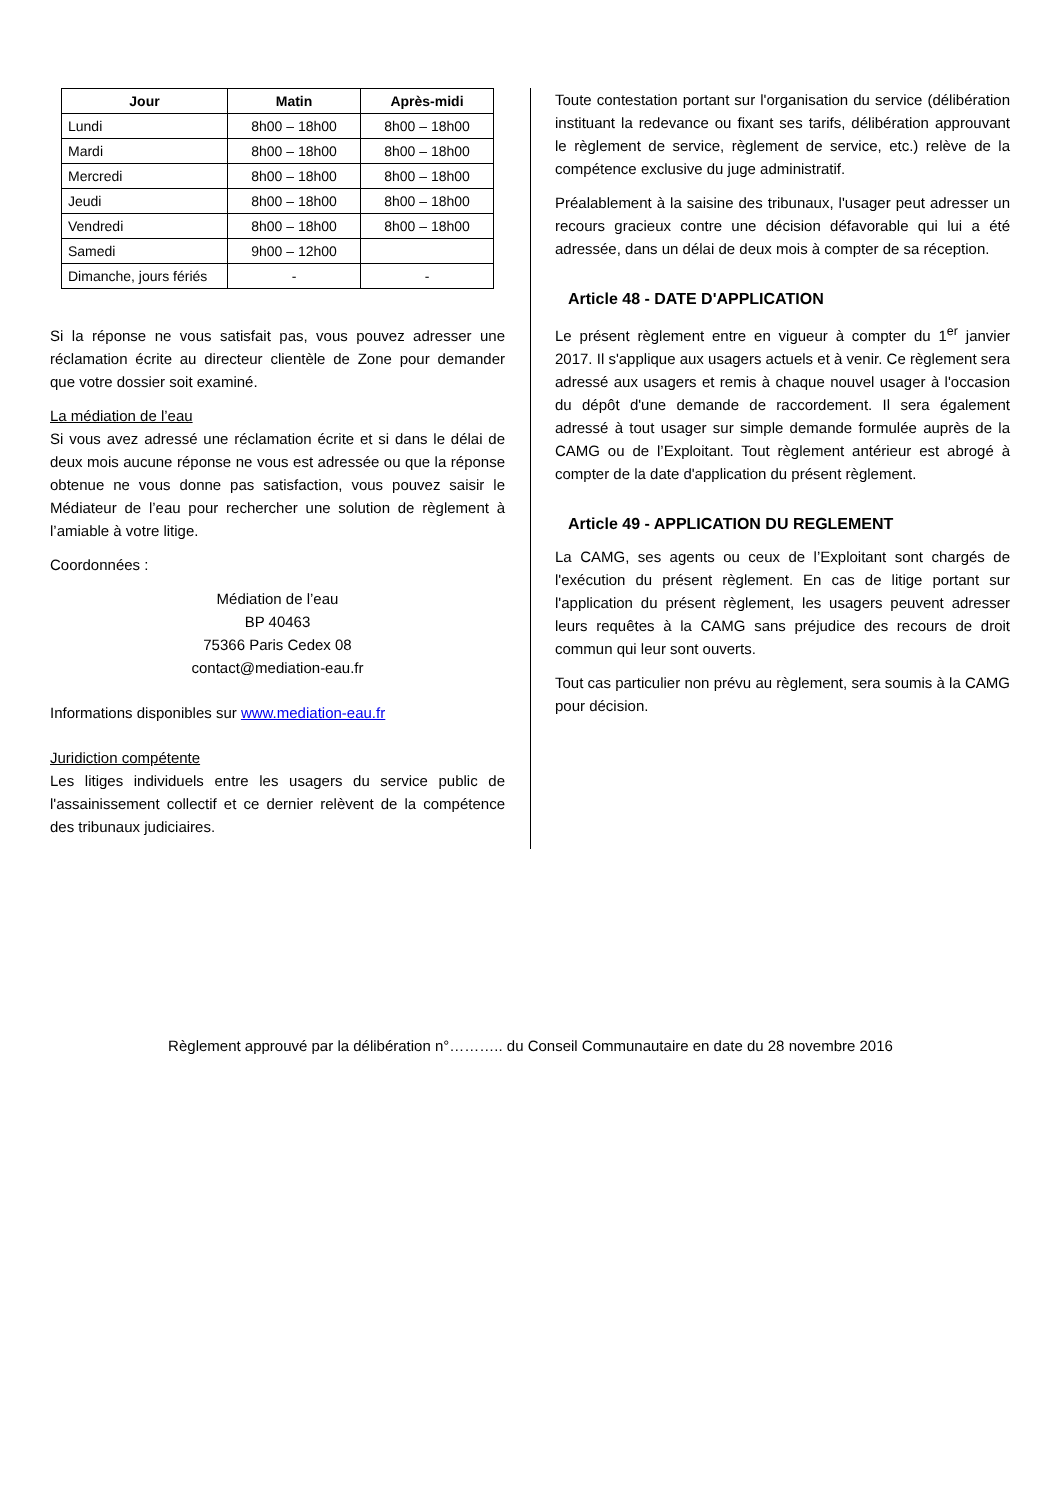| Jour | Matin | Après-midi |
| --- | --- | --- |
| Lundi | 8h00 – 18h00 | 8h00 – 18h00 |
| Mardi | 8h00 – 18h00 | 8h00 – 18h00 |
| Mercredi | 8h00 – 18h00 | 8h00 – 18h00 |
| Jeudi | 8h00 – 18h00 | 8h00 – 18h00 |
| Vendredi | 8h00 – 18h00 | 8h00 – 18h00 |
| Samedi | 9h00 – 12h00 | |
| Dimanche, jours fériés | - | - |
Si la réponse ne vous satisfait pas, vous pouvez adresser une réclamation écrite au directeur clientèle de Zone pour demander que votre dossier soit examiné.
La médiation de l’eau
Si vous avez adressé une réclamation écrite et si dans le délai de deux mois aucune réponse ne vous est adressée ou que la réponse obtenue ne vous donne pas satisfaction, vous pouvez saisir le Médiateur de l’eau pour rechercher une solution de règlement à l’amiable à votre litige.
Coordonnées :
Médiation de l’eau
BP 40463
75366 Paris Cedex 08
contact@mediation-eau.fr
Informations disponibles sur www.mediation-eau.fr
Juridiction compétente
Les litiges individuels entre les usagers du service public de l'assainissement collectif et ce dernier relèvent de la compétence des tribunaux judiciaires.
Toute contestation portant sur l'organisation du service (délibération instituant la redevance ou fixant ses tarifs, délibération approuvant le règlement de service, règlement de service, etc.) relève de la compétence exclusive du juge administratif.
Préalablement à la saisine des tribunaux, l'usager peut adresser un recours gracieux contre une décision défavorable qui lui a été adressée, dans un délai de deux mois à compter de sa réception.
Article 48 - DATE D'APPLICATION
Le présent règlement entre en vigueur à compter du 1<sup>er</sup> janvier 2017. Il s'applique aux usagers actuels et à venir. Ce règlement sera adressé aux usagers et remis à chaque nouvel usager à l'occasion du dépôt d'une demande de raccordement. Il sera également adressé à tout usager sur simple demande formulée auprès de la CAMG ou de l’Exploitant. Tout règlement antérieur est abrogé à compter de la date d'application du présent règlement.
Article 49 - APPLICATION DU REGLEMENT
La CAMG, ses agents ou ceux de l’Exploitant sont chargés de l'exécution du présent règlement. En cas de litige portant sur l'application du présent règlement, les usagers peuvent adresser leurs requêtes à la CAMG sans préjudice des recours de droit commun qui leur sont ouverts.
Tout cas particulier non prévu au règlement, sera soumis à la CAMG pour décision.
Règlement approuvé par la délibération n°……….. du Conseil Communautaire en date du 28 novembre 2016